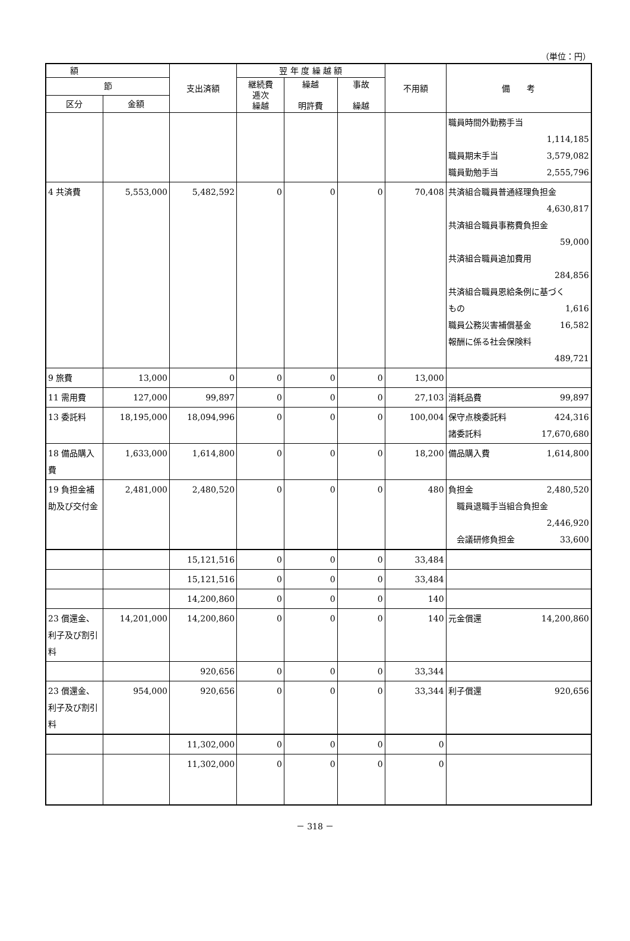（単位：円）
| 額 | | 支出済額 | 翌 年 度 繰 越 額 | | | 不用額 | 備 考 |
| --- | --- | --- | --- | --- | --- | --- | --- |
| 節 | | | 継続費 逓次 繰越 | 繰越 明許費 | 事故 繰越 | | |
| 区分 | 金額 | | | | | | |
| | | | | | | | 職員時間外勤務手当 1,114,185 職員期末手当 3,579,082 職員勤勉手当 2,555,796 |
| 4 共済費 | 5,553,000 | 5,482,592 | 0 | 0 | 0 | 70,408 | 共済組合職員普通経理負担金 4,630,817 共済組合職員事務費負担金 59,000 共済組合職員追加費用 284,856 共済組合職員恩給条例に基づく もの 1,616 職員公務災害補償基金 16,582 報酬に係る社会保険料 489,721 |
| 9 旅費 | 13,000 | 0 | 0 | 0 | 0 | 13,000 | |
| 11 需用費 | 127,000 | 99,897 | 0 | 0 | 0 | 27,103 | 消耗品費 99,897 |
| 13 委託料 | 18,195,000 | 18,094,996 | 0 | 0 | 0 | 100,004 | 保守点検委託料 424,316 諸委託料 17,670,680 |
| 18 備品購入費 | 1,633,000 | 1,614,800 | 0 | 0 | 0 | 18,200 | 備品購入費 1,614,800 |
| 19 負担金補助及び交付金 | 2,481,000 | 2,480,520 | 0 | 0 | 0 | 480 | 負担金 2,480,520 職員退職手当組合負担金 2,446,920 会議研修負担金 33,600 |
| | | 15,121,516 | 0 | 0 | 0 | 33,484 | |
| | | 15,121,516 | 0 | 0 | 0 | 33,484 | |
| | | 14,200,860 | 0 | 0 | 0 | 140 | |
| 23 償還金、利子及び割引料 | 14,201,000 | 14,200,860 | 0 | 0 | 0 | 140 | 元金償還 14,200,860 |
| | | 920,656 | 0 | 0 | 0 | 33,344 | |
| 23 償還金、利子及び割引料 | 954,000 | 920,656 | 0 | 0 | 0 | 33,344 | 利子償還 920,656 |
| | | 11,302,000 | 0 | 0 | 0 | 0 | |
| | | 11,302,000 | 0 | 0 | 0 | 0 | |
－ 318 －